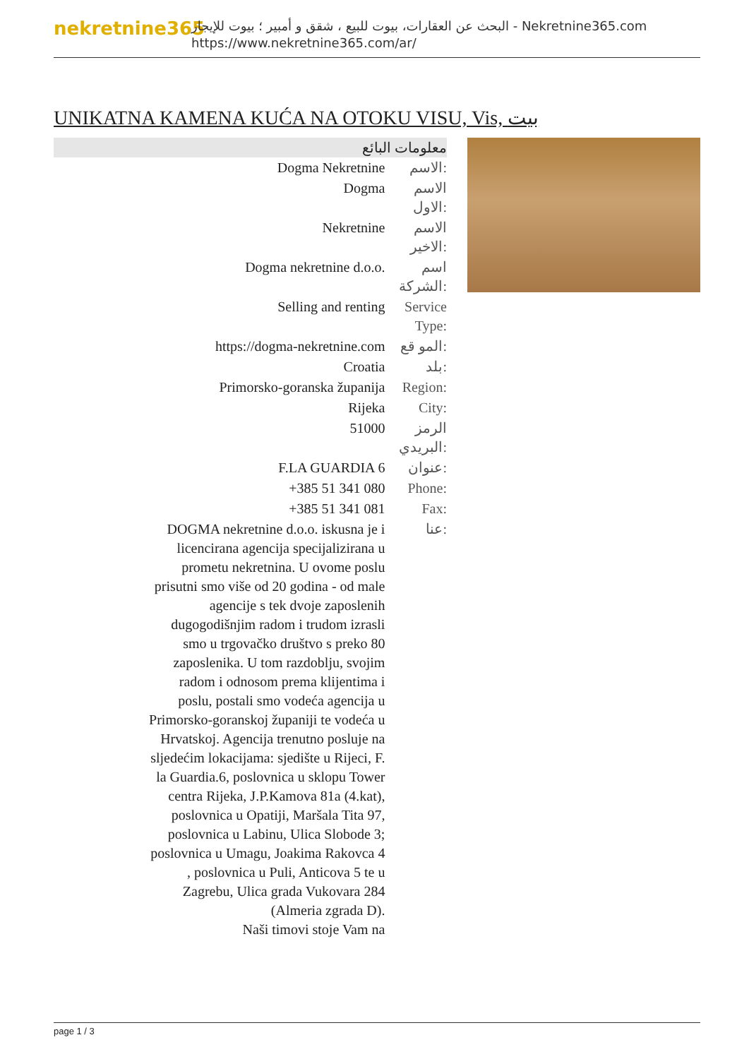nekretnine365
البحث عن العقارات، بيوت للبيع ، شقق و أمبير ؛ بيوت للإيجار - Nekretnine365.com
https://www.nekretnine365.com/ar/
UNIKATNA KAMENA KUĆA NA OTOKU VISU, Vis, بيت
| معلومات البائع | |
| --- | --- |
| Dogma Nekretnine | الاسم: |
| Dogma | الاسم الاول: |
| Nekretnine | الاسم الاخير: |
| Dogma nekretnine d.o.o. | اسم الشركة: |
| Selling and renting | Service Type: |
| https://dogma-nekretnine.com | المو قع: |
| Croatia | بلد: |
| Primorsko-goranska županija | Region: |
| Rijeka | City: |
| 51000 | الرمز البريدي: |
| F.LA GUARDIA 6 | عنوان: |
| +385 51 341 080 | Phone: |
| +385 51 341 081 | Fax: |
| DOGMA nekretnine d.o.o. iskusna je i licencirana agencija specijalizirana u prometu nekretnina. U ovome poslu prisutni smo više od 20 godina - od male agencije s tek dvoje zaposlenih dugogodišnjim radom i trudom izrasli smo u trgovačko društvo s preko 80 zaposlenika. U tom razdoblju, svojim radom i odnosom prema klijentima i poslu, postali smo vodeća agencija u Primorsko-goranskoj županiji te vodeća u Hrvatskoj. Agencija trenutno posluje na sljedećim lokacijama: sjedište u Rijeci, F. la Guardia.6, poslovnica u sklopu Tower centra Rijeka, J.P.Kamova 81a (4.kat), poslovnica u Opatiji, Maršala Tita 97, poslovnica u Labinu, Ulica Slobode 3; poslovnica u Umagu, Joakima Rakovca 4 , poslovnica u Puli, Anticova 5 te u Zagrebu, Ulica grada Vukovara 284 (Almeria zgrada D). Naši timovi stoje Vam na | عنا: |
page 1 / 3